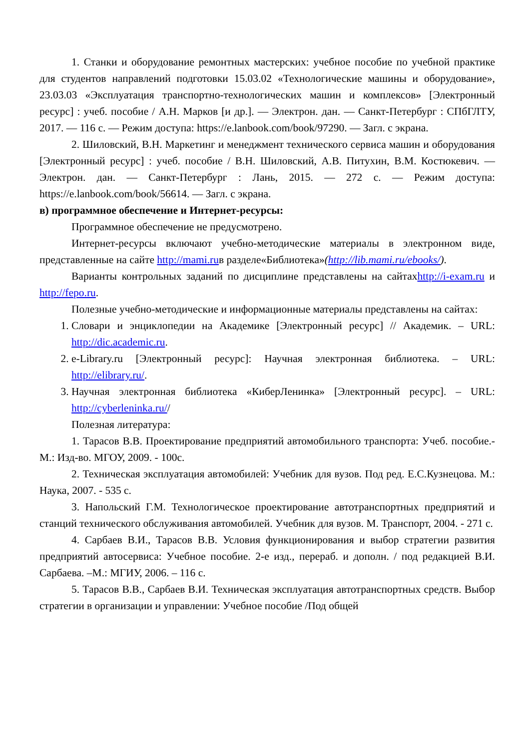1. Станки и оборудование ремонтных мастерских: учебное пособие по учебной практике для студентов направлений подготовки 15.03.02 «Технологические машины и оборудование», 23.03.03 «Эксплуатация транспортно-технологических машин и комплексов» [Электронный ресурс] : учеб. пособие / А.Н. Марков [и др.]. — Электрон. дан. — Санкт-Петербург : СПбГЛТУ, 2017. — 116 с. — Режим доступа: https://e.lanbook.com/book/97290. — Загл. с экрана.
2. Шиловский, В.Н. Маркетинг и менеджмент технического сервиса машин и оборудования [Электронный ресурс] : учеб. пособие / В.Н. Шиловский, А.В. Питухин, В.М. Костюкевич. — Электрон. дан. — Санкт-Петербург : Лань, 2015. — 272 с. — Режим доступа: https://e.lanbook.com/book/56614. — Загл. с экрана.
в) программное обеспечение и Интернет-ресурсы:
Программное обеспечение не предусмотрено.
Интернет-ресурсы включают учебно-методические материалы в электронном виде, представленные на сайте http://mami.ruв разделе«Библиотека»(http://lib.mami.ru/ebooks/).
Варианты контрольных заданий по дисциплине представлены на сайтахhttp://i-exam.ru и http://fepo.ru.
Полезные учебно-методические и информационные материалы представлены на сайтах:
1. Словари и энциклопедии на Академике [Электронный ресурс] // Академик. – URL: http://dic.academic.ru.
2. e-Library.ru [Электронный ресурс]: Научная электронная библиотека. – URL: http://elibrary.ru/.
3. Научная электронная библиотека «КиберЛенинка» [Электронный ресурс]. – URL: http://cyberleninka.ru//
Полезная литература:
1. Тарасов В.В. Проектирование предприятий автомобильного транспорта: Учеб. пособие.-М.: Изд-во. МГОУ, 2009. - 100с.
2. Техническая эксплуатация автомобилей: Учебник для вузов. Под ред. Е.С.Кузнецова. М.: Наука, 2007. - 535 с.
3. Напольский Г.М. Технологическое проектирование автотранспортных предприятий и станций технического обслуживания автомобилей. Учебник для вузов. М. Транспорт, 2004. - 271 с.
4. Сарбаев В.И., Тарасов В.В. Условия функционирования и выбор стратегии развития предприятий автосервиса: Учебное пособие. 2-е изд., перераб. и дополн. / под редакцией В.И. Сарбаева. –М.: МГИУ, 2006. – 116 с.
5. Тарасов В.В., Сарбаев В.И. Техническая эксплуатация автотранспортных средств. Выбор стратегии в организации и управлении: Учебное пособие /Под общей